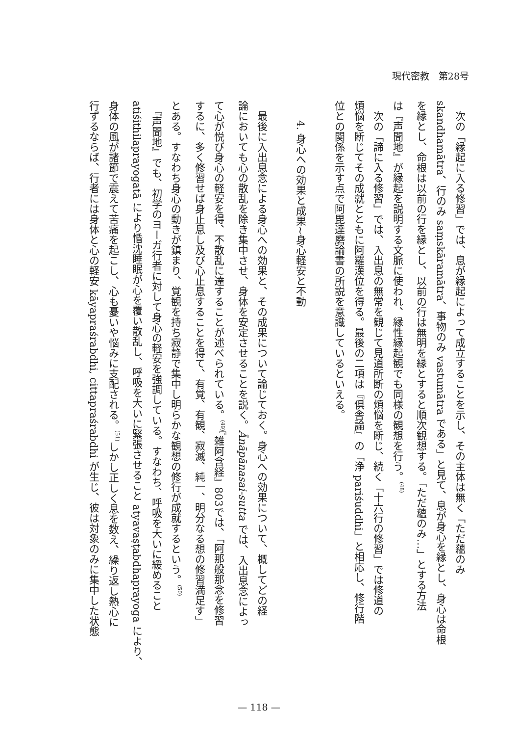現代密教　第28号
　次の「縁起に入る修習」では、息が縁起によって成立することを示し、その主体は無く「ただ蘊のみ
skandhamātra、行のみ saṃskāramātra、事物のみ vastumātra である」と見て、息が身心を縁とし、身心は命根
を縁とし、命根は以前の行を縁とし、以前の行は無明を縁とすると順次観想する。「ただ蘊のみ…」とする方法
は『声聞地』が縁起を説明する文脈に使われ、縁性縁起観でも同様の観想を行う。<sup>(48)</sup>
　次の「諦に入る修習」では、入出息の無常を観じて見道所断の煩悩を断じ、続く「十六行の修習」では修道の
煩悩を断じてその成就とともに阿羅漢位を得る。最後の二項は『倶舎論』の「浄 pariśuddhi」と相応し、修行階
位との関係を示す点で阿毘達磨論書の所説を意識しているといえる。
4. 身心への効果と成果~身心軽安と不動
　最後に入出息念による身心への効果と、その成果について論じておく。身心への効果について、概してどの経
論においても心の散乱を除き集中させ、身体を安定させることを説く。Ānāpānasai-sutta では、入出息念によっ
て心が悦び身心の軽安を得、不散乱に達することが述べられている。<sup>(49)</sup>『雑阿含経』803では、「阿那般那念を修習
するに、多く修習せば身止息し及び心止息することを得て、有覚、有観、寂滅、純一、明分なる想の修習満足す」
とある。すなわち身心の動きが鎮まり、覚観を持ち寂静で集中し明らかな観想の修行が成就するという。<sup>(50)</sup>
　『声聞地』でも、初学のヨーガ行者に対して身心の軽安を強調している。すなわち、呼吸を大いに緩めること
atiśithilaprayogatā により惛沈睡眠が心を覆い散乱し、呼吸を大いに緊張させること atyavaṣṭabdhaprayoga により、
身体の風が諸節で震えて苦痛を起こし、心も憂いや悩みに支配される。<sup>(51)</sup>しかし正しく息を数え、繰り返し熱心に
行ずるならば、行者には身体と心の軽安 kāyapraśrabdhi, cittapraśrabdhi が生じ、彼は対象のみに集中した状態
— 118 —